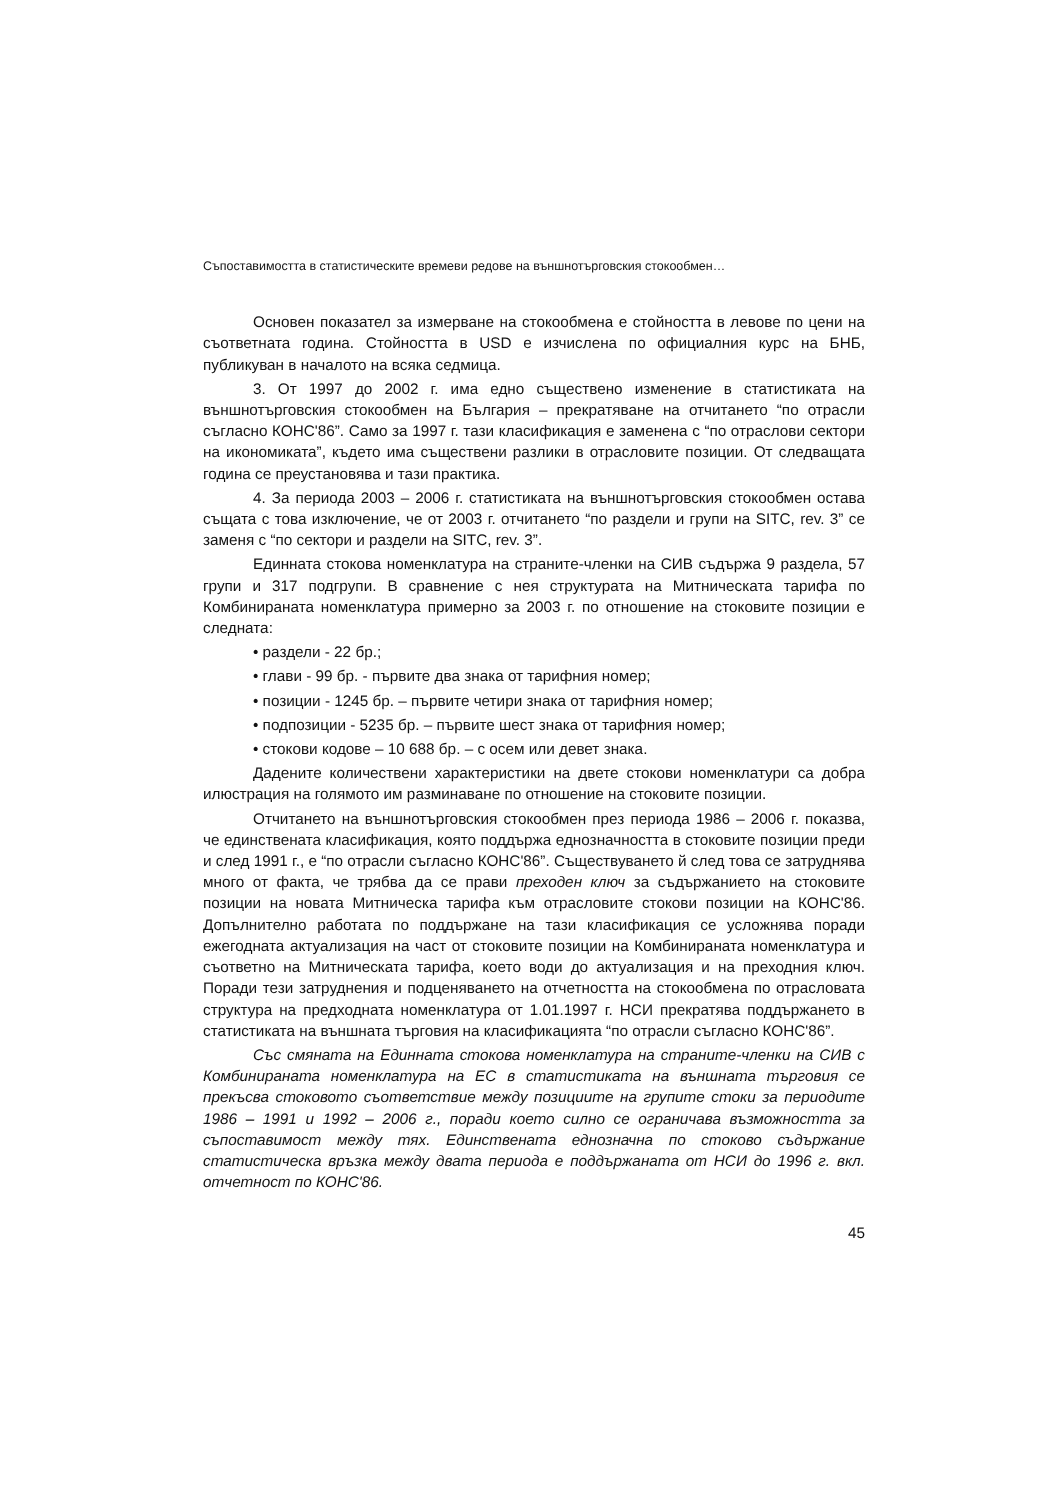Съпоставимостта в статистическите времеви редове на външнотърговския стокообмен…
Основен показател за измерване на стокообмена е стойността в левове по цени на съответната година. Стойността в USD е изчислена по официалния курс на БНБ, публикуван в началото на всяка седмица.
3. От 1997 до 2002 г. има едно съществено изменение в статистиката на външнотърговския стокообмен на България – прекратяване на отчитането “по отрасли съгласно КОНС'86”. Само за 1997 г. тази класификация е заменена с “по отраслови сектори на икономиката”, където има съществени разлики в отрасловите позиции. От следващата година се преустановява и тази практика.
4. За периода 2003 – 2006 г. статистиката на външнотърговския стокообмен остава същата с това изключение, че от 2003 г. отчитането “по раздели и групи на SITC, rev. 3” се заменя с “по сектори и раздели на SITC, rev. 3”.
Единната стокова номенклатура на страните-членки на СИВ съдържа 9 раздела, 57 групи и 317 подгрупи. В сравнение с нея структурата на Митническата тарифа по Комбинираната номенклатура примерно за 2003 г. по отношение на стоковите позиции е следната:
• раздели - 22 бр.;
• глави - 99 бр. - първите два знака от тарифния номер;
• позиции - 1245 бр. – първите четири знака от тарифния номер;
• подпозиции - 5235 бр. – първите шест знака от тарифния номер;
• стокови кодове – 10 688 бр. – с осем или девет знака.
Дадените количествени характеристики на двете стокови номенклатури са добра илюстрация на голямото им разминаване по отношение на стоковите позиции.
Отчитането на външнотърговския стокообмен през периода 1986 – 2006 г. показва, че единствената класификация, която поддържа еднозначността в стоковите позиции преди и след 1991 г., е “по отрасли съгласно КОНС'86”. Съществуването й след това се затруднява много от факта, че трябва да се прави преходен ключ за съдържанието на стоковите позиции на новата Митническа тарифа към отрасловите стокови позиции на КОНС'86. Допълнително работата по поддържане на тази класификация се усложнява поради ежегодната актуализация на част от стоковите позиции на Комбинираната номенклатура и съответно на Митническата тарифа, което води до актуализация и на преходния ключ. Поради тези затруднения и подценяването на отчетността на стокообмена по отрасловата структура на предходната номенклатура от 1.01.1997 г. НСИ прекратява поддържането в статистиката на външната търговия на класификацията “по отрасли съгласно КОНС'86”.
Със смяната на Единната стокова номенклатура на страните-членки на СИВ с Комбинираната номенклатура на ЕС в статистиката на външната търговия се прекъсва стоковото съответствие между позициите на групите стоки за периодите 1986 – 1991 и 1992 – 2006 г., поради което силно се ограничава възможността за съпоставимост между тях. Единствената еднозначна по стоково съдържание статистическа връзка между двата периода е поддържаната от НСИ до 1996 г. вкл. отчетност по КОНС'86.
45